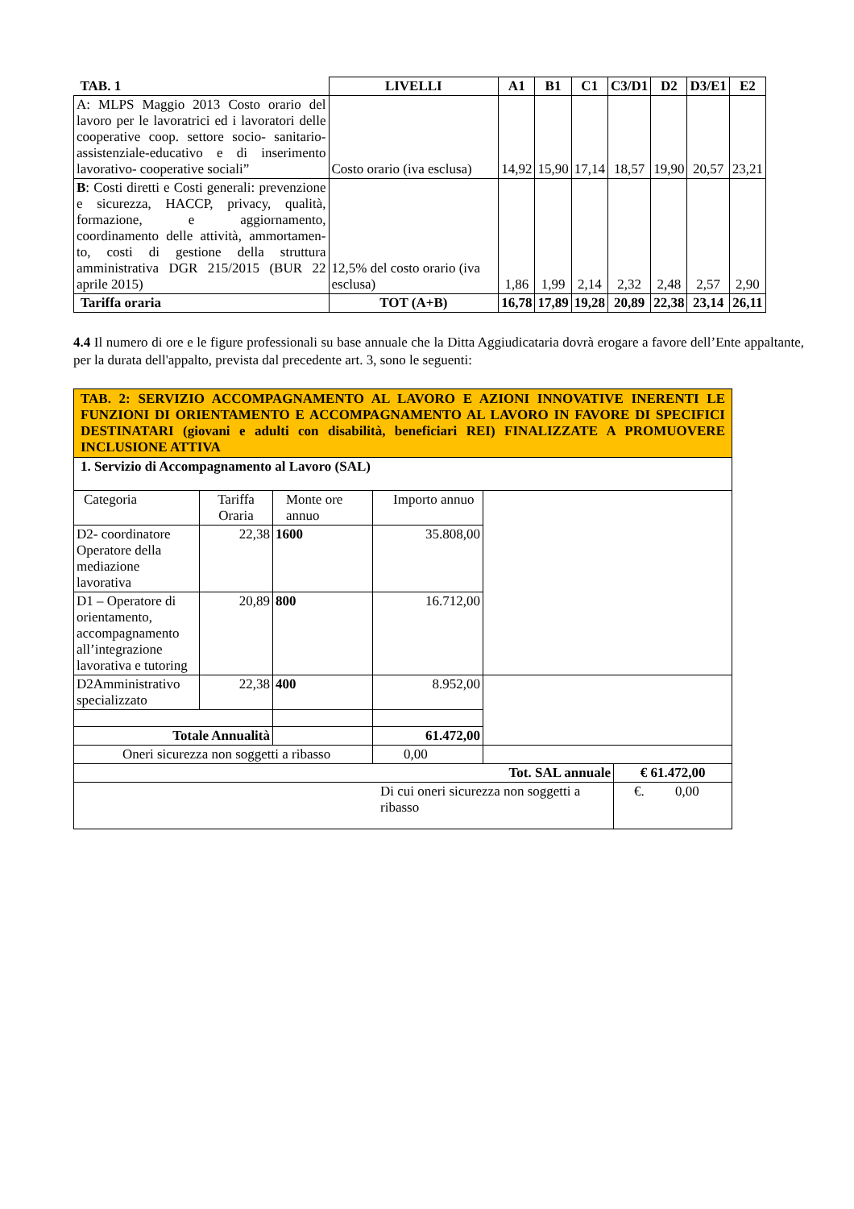| TAB. 1 | LIVELLI | A1 | B1 | C1 | C3/D1 | D2 | D3/E1 | E2 |
| --- | --- | --- | --- | --- | --- | --- | --- | --- |
| A: MLPS Maggio 2013 Costo orario del lavoro per le lavoratrici ed i lavoratori delle cooperative coop. settore socio- sanitario-assistenziale-educativo e di inserimento lavorativo- cooperative sociali” | Costo orario (iva esclusa) | 14,92 | 15,90 | 17,14 | 18,57 | 19,90 | 20,57 | 23,21 |
| B : Costi diretti e Costi generali: prevenzione e sicurezza, HACCP, privacy, qualità, formazione, e aggiornamento, coordinamento delle attività, ammortamen-to, costi di gestione della struttura amministrativa DGR 215/2015 (BUR 22 aprile 2015) | 12,5% del costo orario (iva esclusa) | 1,86 | 1,99 | 2,14 | 2,32 | 2,48 | 2,57 | 2,90 |
| Tariffa oraria | TOT (A+B) | 16,78 | 17,89 | 19,28 | 20,89 | 22,38 | 23,14 | 26,11 |
4.4 Il numero di ore e le figure professionali su base annuale che la Ditta Aggiudicataria dovrà erogare a favore dell’Ente appaltante, per la durata dell'appalto, prevista dal precedente art. 3, sono le seguenti:
| TAB. 2: SERVIZIO ACCOMPAGNAMENTO AL LAVORO E AZIONI INNOVATIVE INERENTI LE FUNZIONI DI ORIENTAMENTO E ACCOMPAGNAMENTO AL LAVORO IN FAVORE DI SPECIFICI DESTINATARI (giovani e adulti con disabilità, beneficiari REI) FINALIZZATE A PROMUOVERE INCLUSIONE ATTIVA | | | | | |
| 1. Servizio di Accompagnamento al Lavoro (SAL) | | | | | |
| Categoria | Tariffa Oraria | Monte ore annuo | Importo annuo | | |
| D2- coordinatore Operatore della mediazione lavorativa | 22,38 | 1600 | 35.808,00 | | |
| D1 – Operatore di orientamento, accompagnamento all’integrazione lavorativa e tutoring | 20,89 | 800 | 16.712,00 | | |
| D2Amministrativo specializzato | 22,38 | 400 | 8.952,00 | | |
| Totale Annualità | | | 61.472,00 | | |
| Oneri sicurezza non soggetti a ribasso | | | 0,00 | | |
| Tot. SAL annuale | | | | | € 61.472,00 |
| Di cui oneri sicurezza non soggetti a ribasso | | | | | €. 0,00 |